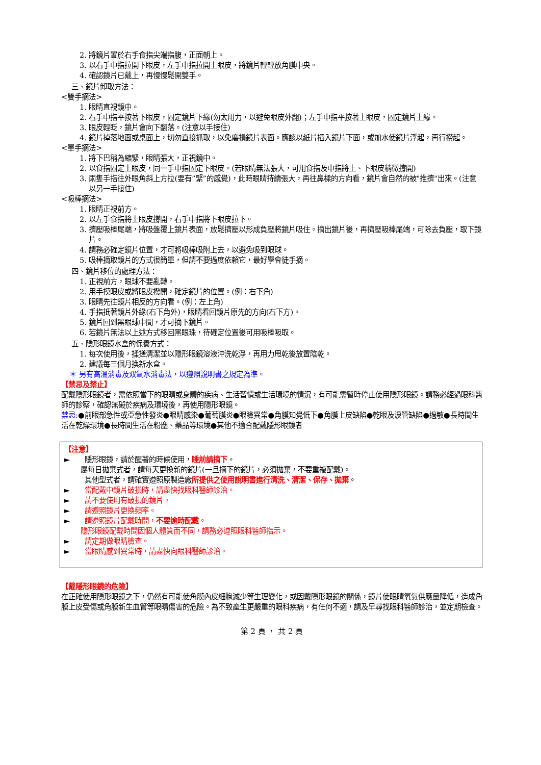2. 將鏡片置於右手食指尖端指腹，正面朝上。
3. 以右手中指拉開下眼皮，左手中指拉開上眼皮，將鏡片輕輕放角膜中央。
4. 確認鏡片已戴上，再慢慢鬆開雙手。
三、鏡片卸取方法：
<雙手摘法>
1. 眼睛直視鏡中。
2. 右手中指平按著下眼皮，固定鏡片下緣(勿太用力，以避免眼皮外翻)；左手中指平按著上眼皮，固定鏡片上緣。
3. 眼皮輕眨，鏡片會向下翻落。(注意以手接住)
4. 鏡片掉落地面或桌面上，切勿直接抓取，以免磨損鏡片表面。應該以紙片插入鏡片下面，或加水使鏡片浮起，再行撈起。
<單手摘法>
1. 將下巴稍為縮緊，眼睛張大，正視鏡中。
2. 以食指固定上眼皮，同一手中指固定下眼皮。(若眼睛無法張大，可用食指及中指將上、下眼皮稍微撐開)
3. 兩隻手指往外眼角斜上方拉(要有”緊”的感覺)，此時眼睛持續張大，再往鼻樑的方向看，鏡片會自然的被"推擠"出來。(注意以另一手接住)
<吸棒摘法>
1. 眼睛正視前方。
2. 以左手食指將上眼皮撐開，右手中指將下眼皮拉下。
3. 擠壓吸棒尾端，將吸盤覆上鏡片表面，放鬆擠壓以形成負壓將鏡片吸住。摘出鏡片後，再擠壓吸棒尾端，可除去負壓，取下鏡片。
4. 請務必確定鏡片位置，才可將吸棒吸附上去，以避免吸到眼球。
5. 吸棒摘取鏡片的方式很簡單，但請不要過度依賴它，最好學會徒手摘。
四、鏡片移位的處理方法：
1. 正視前方，眼球不要亂轉。
2. 用手摸眼皮或將眼皮撥開，確定鏡片的位置。(例：右下角)
3. 眼睛先往鏡片相反的方向看。(例：左上角)
4. 手指抵著鏡片外緣(右下角外)，眼睛看回鏡片原先的方向(右下方)。
5. 鏡片回到黑眼球中間，才可摘下鏡片。
6. 若鏡片無法以上述方式移回黑眼珠，待確定位置後可用吸棒吸取。
五、隱形眼鏡水盒的保養方式：
1. 每次使用後，揉搓清潔並以隱形眼鏡溶液沖洗乾淨，再用力甩乾後放置陰乾。
2. 建議每三個月換新水盒。
＊ 另有高溫消毒及双氧水消毒法，以遵照說明書之規定為準。
【禁忌及禁止】
配戴隱形眼鏡者，需依照當下的眼睛或身體的疾病、生活習慣或生活環境的情況，有可能需暫時停止使用隱形眼鏡。請務必經過眼科醫師的診察，確認無礙於疾病及環境後，再使用隱形眼鏡。
禁忌:●前眼部急性或亞急性發炎●眼睛感染●葡萄膜炎●眼瞼異常●角膜知覺低下●角膜上皮缺陷●乾眼及淚管缺陷●過敏●長時間生活在乾燥環境●長時間生活在粉塵、藥品等環境●其他不適合配戴隱形眼鏡者
【注意】
► 隱形眼鏡，請於醒著的時候使用，睡前請摘下。
屬每日拋棄式者，請每天更換新的鏡片(一旦摘下的鏡片，必須拋棄，不要重複配戴)。
其他型式者，請確實遵照原製造廠所提供之使用說明書進行清洗、清潔、保存、拋棄。
► 當配戴中鏡片破損時，請盡快找眼科醫師診治。
► 請不要使用有破損的鏡片。
► 請遵照鏡片更換頻率。
► 請遵照鏡片配戴時間，不要逾時配戴。
隱形眼鏡配戴時間因個人體質而不同，請務必遵照眼科醫師指示。
► 請定期做眼睛檢查。
► 當眼睛感到異常時，請盡快向眼科醫師診治。
【戴隱形眼鏡的危險】
在正確使用隱形眼鏡之下，仍然有可能使角膜內皮細胞減少等生理變化，或因戴隱形眼鏡的關係，鏡片使眼睛氧氣供應量降低，造成角膜上皮受傷或角膜新生血管等眼睛傷害的危險。為不致產生更嚴重的眼科疾病，有任何不適，請及早尋找眼科醫師診治，並定期檢查。
第 2 頁 ， 共 2 頁